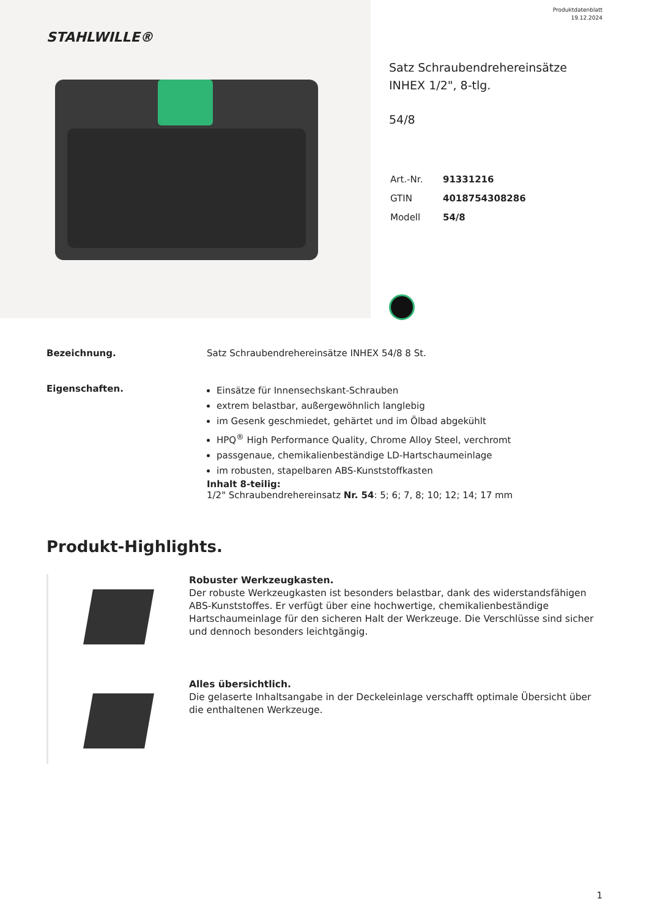STAHLWILLE®
Produktdatenblatt
19.12.2024
Satz Schraubendrehereinsätze INHEX 1/2", 8-tlg.
54/8
| Art.-Nr. | 91331216 |
| GTIN | 4018754308286 |
| Modell | 54/8 |
Bezeichnung. Satz Schraubendrehereinsätze INHEX 54/8 8 St.
Eigenschaften.
Einsätze für Innensechskant-Schrauben
extrem belastbar, außergewöhnlich langlebig
im Gesenk geschmiedet, gehärtet und im Ölbad abgekühlt
HPQ<sup>®</sup> High Performance Quality, Chrome Alloy Steel, verchromt
passgenaue, chemikalienbeständige LD-Hartschaumeinlage
im robusten, stapelbaren ABS-Kunststoffkasten
Inhalt 8-teilig:
1/2" Schraubendrehereinsatz Nr. 54: 5; 6; 7, 8; 10; 12; 14; 17 mm
Produkt-Highlights.
Robuster Werkzeugkasten.
Der robuste Werkzeugkasten ist besonders belastbar, dank des widerstandsfähigen ABS-Kunststoffes. Er verfügt über eine hochwertige, chemikalienbeständige Hartschaumeinlage für den sicheren Halt der Werkzeuge. Die Verschlüsse sind sicher und dennoch besonders leichtgängig.
Alles übersichtlich.
Die gelaserte Inhaltsangabe in der Deckeleinlage verschafft optimale Übersicht über die enthaltenen Werkzeuge.
1